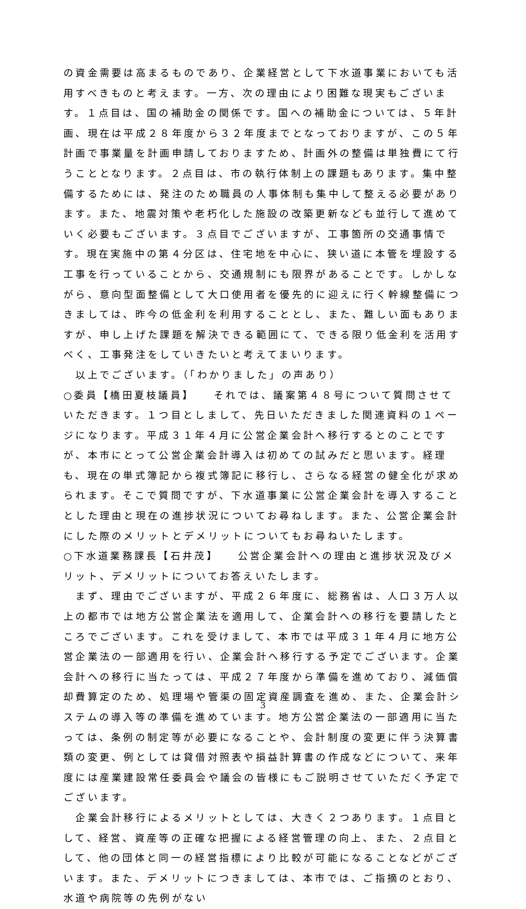の資金需要は高まるものであり、企業経営として下水道事業においても活用すべきものと考えます。一方、次の理由により困難な現実もございます。１点目は、国の補助金の関係です。国への補助金については、５年計画、現在は平成２８年度から３２年度までとなっておりますが、この５年計画で事業量を計画申請しておりますため、計画外の整備は単独費にて行うこととなります。２点目は、市の執行体制上の課題もあります。集中整備するためには、発注のため職員の人事体制も集中して整える必要があります。また、地震対策や老朽化した施設の改築更新なども並行して進めていく必要もございます。３点目でございますが、工事箇所の交通事情です。現在実施中の第４分区は、住宅地を中心に、狭い道に本管を埋設する工事を行っていることから、交通規制にも限界があることです。しかしながら、意向型面整備として大口使用者を優先的に迎えに行く幹線整備につきましては、昨今の低金利を利用することとし、また、難しい面もありますが、申し上げた課題を解決できる範囲にて、できる限り低金利を活用すべく、工事発注をしていきたいと考えてまいります。
　以上でございます。（「わかりました」の声あり）
○委員【橋田夏枝議員】　　それでは、議案第４８号について質問させていただきます。１つ目としまして、先日いただきました関連資料の１ページになります。平成３１年４月に公営企業会計へ移行するとのことですが、本市にとって公営企業会計導入は初めての試みだと思います。経理も、現在の単式簿記から複式簿記に移行し、さらなる経営の健全化が求められます。そこで質問ですが、下水道事業に公営企業会計を導入することとした理由と現在の進捗状況についてお尋ねします。また、公営企業会計にした際のメリットとデメリットについてもお尋ねいたします。
○下水道業務課長【石井茂】　　公営企業会計への理由と進捗状況及びメリット、デメリットについてお答えいたします。
　まず、理由でございますが、平成２６年度に、総務省は、人口３万人以上の都市では地方公営企業法を適用して、企業会計への移行を要請したところでございます。これを受けまして、本市では平成３１年４月に地方公営企業法の一部適用を行い、企業会計へ移行する予定でございます。企業会計への移行に当たっては、平成２７年度から準備を進めており、減価償却費算定のため、処理場や管渠の固定資産調査を進め、また、企業会計システムの導入等の準備を進めています。地方公営企業法の一部適用に当たっては、条例の制定等が必要になることや、会計制度の変更に伴う決算書類の変更、例としては貸借対照表や損益計算書の作成などについて、来年度には産業建設常任委員会や議会の皆様にもご説明させていただく予定でございます。
　企業会計移行によるメリットとしては、大きく２つあります。１点目として、経営、資産等の正確な把握による経営管理の向上、また、２点目として、他の団体と同一の経営指標により比較が可能になることなどがございます。また、デメリットにつきましては、本市では、ご指摘のとおり、水道や病院等の先例がない
3